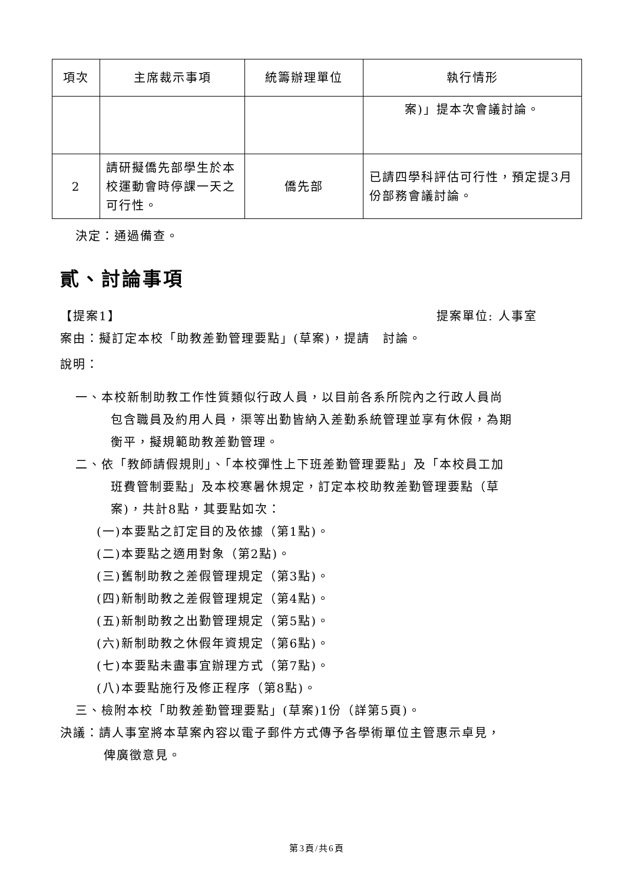| 項次 | 主席裁示事項 | 統籌辦理單位 | 執行情形 |
| --- | --- | --- | --- |
| | | | 案)」提本次會議討論。 |
| 2 | 請研擬僑先部學生於本校運動會時停課一天之可行性。 | 僑先部 | 已請四學科評估可行性，預定提3月份部務會議討論。 |
決定：通過備查。
貳、討論事項
【提案1】 提案單位: 人事室
案由：擬訂定本校「助教差勤管理要點」(草案)，提請　討論。
說明：
一、本校新制助教工作性質類似行政人員，以目前各系所院內之行政人員尚
包含職員及約用人員，渠等出勤皆納入差勤系統管理並享有休假，為期
衡平，擬規範助教差勤管理。
二、依「教師請假規則」、「本校彈性上下班差勤管理要點」及「本校員工加
班費管制要點」及本校寒暑休規定，訂定本校助教差勤管理要點（草
案)，共計8點，其要點如次：
(一)本要點之訂定目的及依據（第1點)。
(二)本要點之適用對象（第2點)。
(三)舊制助教之差假管理規定（第3點)。
(四)新制助教之差假管理規定（第4點)。
(五)新制助教之出勤管理規定（第5點)。
(六)新制助教之休假年資規定（第6點)。
(七)本要點未盡事宜辦理方式（第7點)。
(八)本要點施行及修正程序（第8點)。
三、檢附本校「助教差勤管理要點」(草案)1份（詳第5頁)。
決議：請人事室將本草案內容以電子郵件方式傳予各學術單位主管惠示卓見，
俾廣徵意見。
第3頁/共6頁